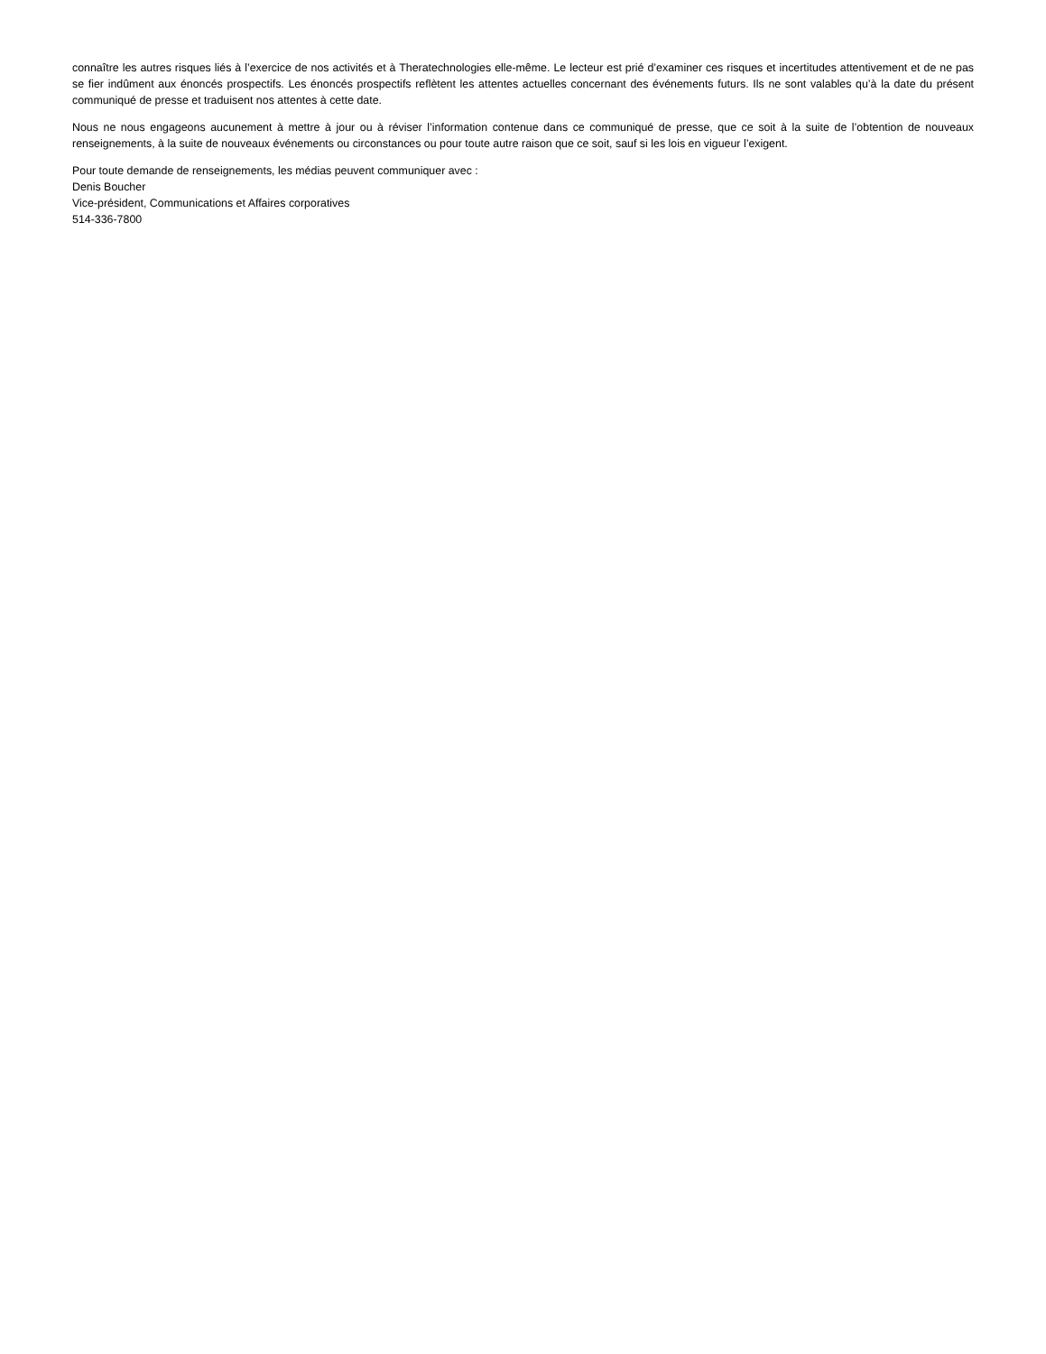connaître les autres risques liés à l’exercice de nos activités et à Theratechnologies elle-même. Le lecteur est prié d’examiner ces risques et incertitudes attentivement et de ne pas se fier indûment aux énoncés prospectifs. Les énoncés prospectifs reflètent les attentes actuelles concernant des événements futurs. Ils ne sont valables qu’à la date du présent communiqué de presse et traduisent nos attentes à cette date.
Nous ne nous engageons aucunement à mettre à jour ou à réviser l’information contenue dans ce communiqué de presse, que ce soit à la suite de l’obtention de nouveaux renseignements, à la suite de nouveaux événements ou circonstances ou pour toute autre raison que ce soit, sauf si les lois en vigueur l’exigent.
Pour toute demande de renseignements, les médias peuvent communiquer avec :
Denis Boucher
Vice-président, Communications et Affaires corporatives
514-336-7800